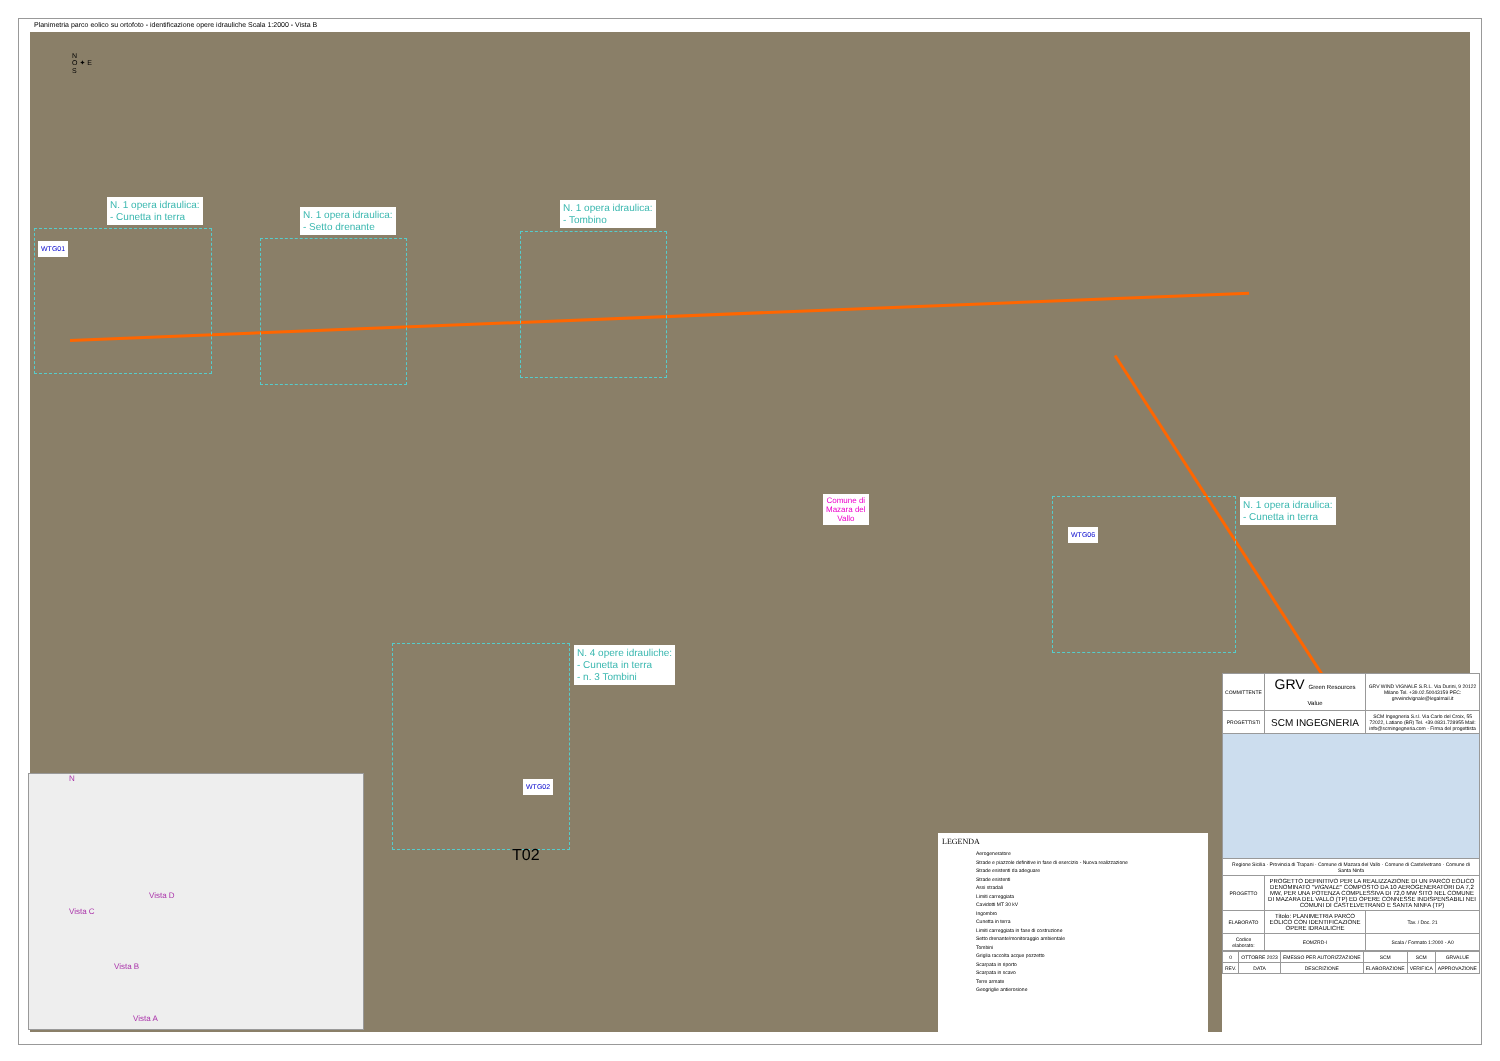Planimetria parco eolico su ortofoto - identificazione opere idrauliche Scala 1:2000 - Vista B
N. 1 opera idraulica:
- Cunetta in terra
N. 1 opera idraulica:
- Setto drenante
N. 1 opera idraulica:
- Tombino
N. 1 opera idraulica:
- Cunetta in terra
N. 4 opere idrauliche:
- Cunetta in terra
- n. 3 Tombini
Comune di
Mazara del
Vallo
WTG01
WTG06
WTG02
T02
N
O ✦ E
S
N
Vista D
Vista C
Vista B
Vista A
LEGENDA
Aerogeneratore
Strade e piazzole definitive in fase di esercizio - Nuova realizzazione
Strade esistenti da adeguare
Strade esistenti
Assi stradali
Limiti carreggiata
Cavidotti MT 30 kV
Ingombro
Cunetta in terra
Limiti carreggiata in fase di costruzione
Setto drenante/monitoraggio ambientale
Tombini
Griglia raccolta acque pozzetto
Scarpata in riporto
Scarpata in scavo
Terre armate
Geogriglie antierosione
| COMMITTENTE | GRV Green Resources Value | GRV WIND VIGNALE S.R.L. Via Durini, 9 20122 Milano Tel. +39.02.50043159 PEC: grvwindvignale@legalmail.it |
| PROGETTISTI | SCM INGEGNERIA | SCM Ingegneria S.r.l. Via Carlo del Croix, 55 72022, Latiano (BR) Tel. +39.0831.728955 Mail: info@scmingegneria.com · Firma del progettista |
| Regione Sicilia · Provincia di Trapani · Comune di Mazara del Vallo · Comune di Castelvetrano · Comune di Santa Ninfa | | |
| PROGETTO | PROGETTO DEFINITIVO PER LA REALIZZAZIONE DI UN PARCO EOLICO DENOMINATO " VIGNALE " COMPOSTO DA 10 AEROGENERATORI DA 7,2 MW, PER UNA POTENZA COMPLESSIVA DI 72,0 MW SITO NEL COMUNE DI MAZARA DEL VALLO (TP) ED OPERE CONNESSE INDISPENSABILI NEI COMUNI DI CASTELVETRANO E SANTA NINFA (TP) | |
| ELABORATO | Titolo: PLANIMETRIA PARCO EOLICO CON IDENTIFICAZIONE OPERE IDRAULICHE | Tav. / Doc. 21 |
| Codice elaborato: | EOMZRD-I | Scala / Formato 1:2000 - A0 |
| 0 | OTTOBRE 2023 | EMESSO PER AUTORIZZAZIONE | SCM | SCM | GRVALUE |
| REV. | DATA | DESCRIZIONE | ELABORAZIONE | VERIFICA | APPROVAZIONE |